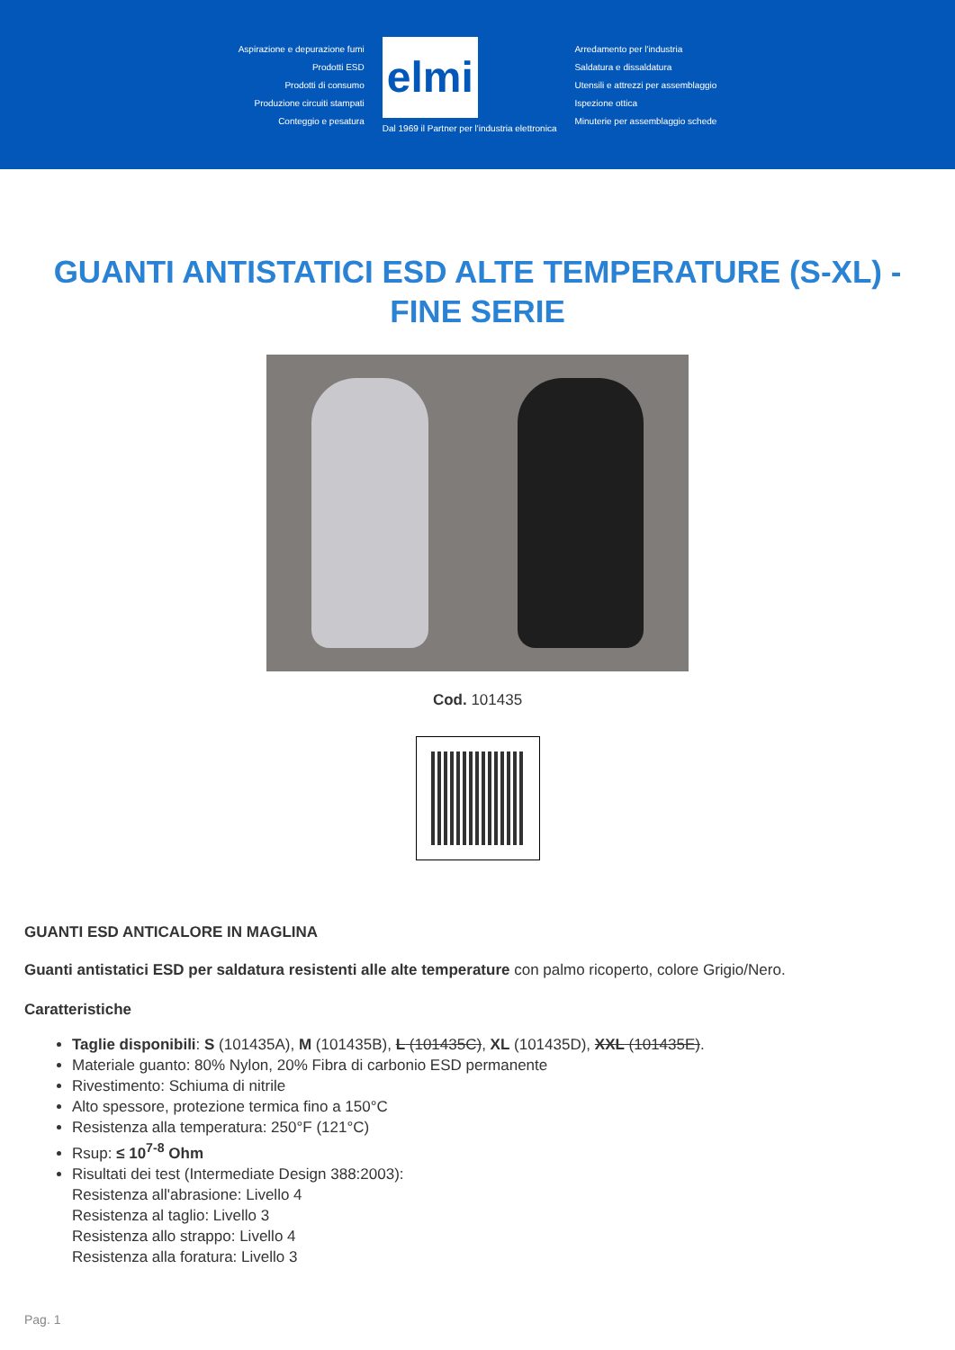Aspirazione e depurazione fumi
Prodotti ESD
Prodotti di consumo
Produzione circuiti stampati
Conteggio e pesatura
elmi
Dal 1969 il Partner per l'industria elettronica
Arredamento per l'industria
Saldatura e dissaldatura
Utensili e attrezzi per assemblaggio
Ispezione ottica
Minuterie per assemblaggio schede
GUANTI ANTISTATICI ESD ALTE TEMPERATURE (S-XL) - FINE SERIE
Cod. 101435
GUANTI ESD ANTICALORE IN MAGLINA
Guanti antistatici ESD per saldatura resistenti alle alte temperature con palmo ricoperto, colore Grigio/Nero.
Caratteristiche
Taglie disponibili: S (101435A), M (101435B), L (101435C), XL (101435D), XXL (101435E).
Materiale guanto: 80% Nylon, 20% Fibra di carbonio ESD permanente
Rivestimento: Schiuma di nitrile
Alto spessore, protezione termica fino a 150°C
Resistenza alla temperatura: 250°F (121°C)
Rsup: ≤ 10<sup>7-8</sup> Ohm
Risultati dei test (Intermediate Design 388:2003):
Resistenza all'abrasione: Livello 4
Resistenza al taglio: Livello 3
Resistenza allo strappo: Livello 4
Resistenza alla foratura: Livello 3
Pag. 1